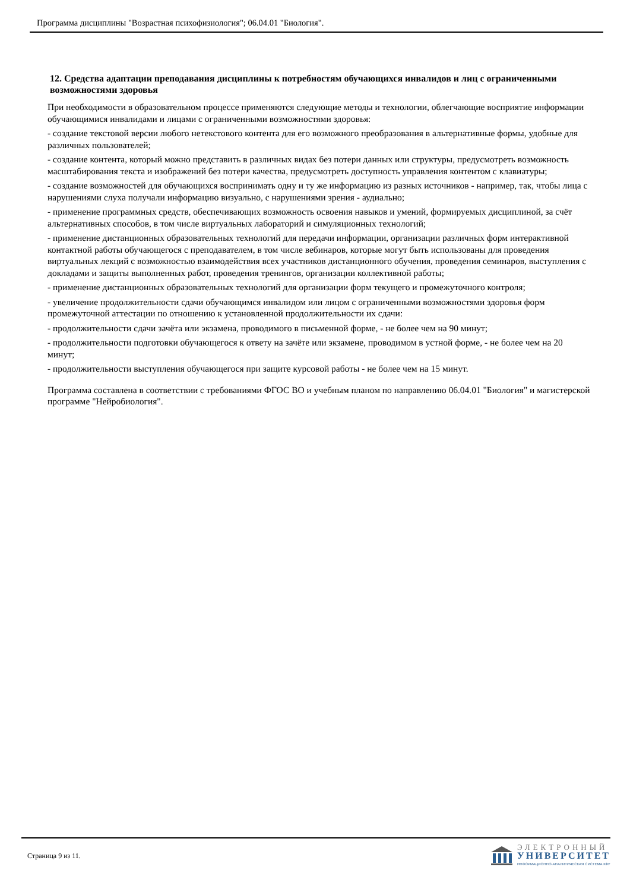Программа дисциплины "Возрастная психофизиология"; 06.04.01 "Биология".
12. Средства адаптации преподавания дисциплины к потребностям обучающихся инвалидов и лиц с ограниченными возможностями здоровья
При необходимости в образовательном процессе применяются следующие методы и технологии, облегчающие восприятие информации обучающимися инвалидами и лицами с ограниченными возможностями здоровья:
- создание текстовой версии любого нетекстового контента для его возможного преобразования в альтернативные формы, удобные для различных пользователей;
- создание контента, который можно представить в различных видах без потери данных или структуры, предусмотреть возможность масштабирования текста и изображений без потери качества, предусмотреть доступность управления контентом с клавиатуры;
- создание возможностей для обучающихся воспринимать одну и ту же информацию из разных источников - например, так, чтобы лица с нарушениями слуха получали информацию визуально, с нарушениями зрения - аудиально;
- применение программных средств, обеспечивающих возможность освоения навыков и умений, формируемых дисциплиной, за счёт альтернативных способов, в том числе виртуальных лабораторий и симуляционных технологий;
- применение дистанционных образовательных технологий для передачи информации, организации различных форм интерактивной контактной работы обучающегося с преподавателем, в том числе вебинаров, которые могут быть использованы для проведения виртуальных лекций с возможностью взаимодействия всех участников дистанционного обучения, проведения семинаров, выступления с докладами и защиты выполненных работ, проведения тренингов, организации коллективной работы;
- применение дистанционных образовательных технологий для организации форм текущего и промежуточного контроля;
- увеличение продолжительности сдачи обучающимся инвалидом или лицом с ограниченными возможностями здоровья форм промежуточной аттестации по отношению к установленной продолжительности их сдачи:
- продолжительности сдачи зачёта или экзамена, проводимого в письменной форме, - не более чем на 90 минут;
- продолжительности подготовки обучающегося к ответу на зачёте или экзамене, проводимом в устной форме, - не более чем на 20 минут;
- продолжительности выступления обучающегося при защите курсовой работы - не более чем на 15 минут.
Программа составлена в соответствии с требованиями ФГОС ВО и учебным планом по направлению 06.04.01 "Биология" и магистерской программе "Нейробиология".
Страница 9 из 11.
ЭЛЕКТРОННЫЙ
УНИВЕРСИТЕТ
ИНФОРМАЦИОННО-АНАЛИТИЧЕСКАЯ СИСТЕМА КФУ